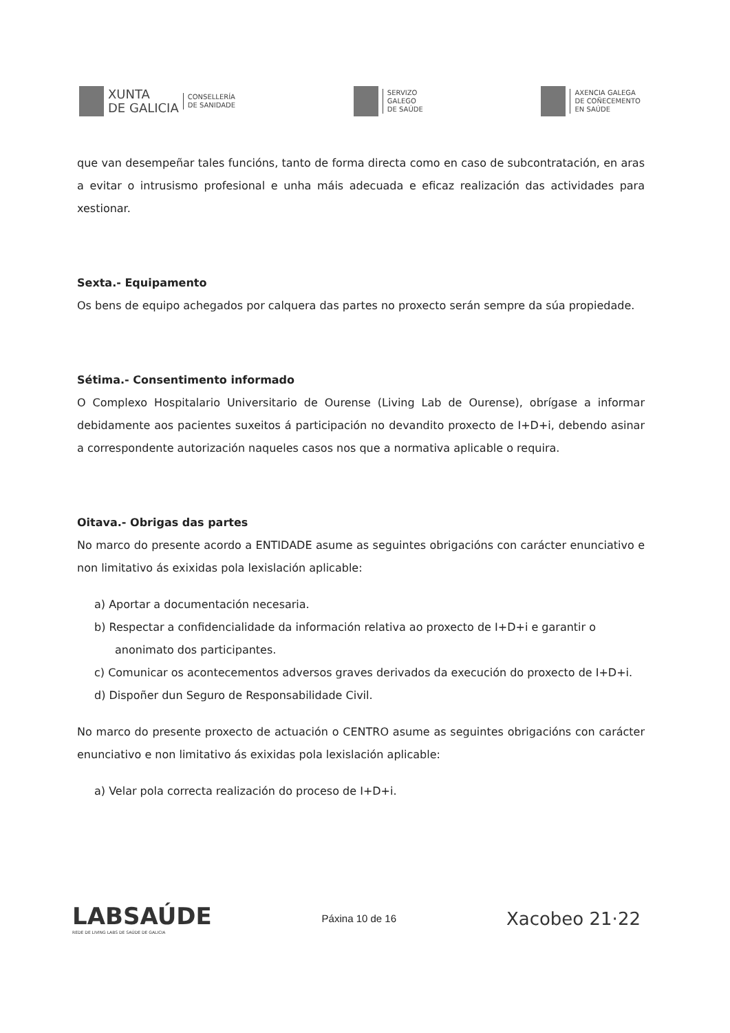XUNTA
DE GALICIA
CONSELLERÍA
DE SANIDADE
SERVIZO
GALEGO
DE SAÚDE
AXENCIA GALEGA
DE COÑECEMENTO
EN SAÚDE
que van desempeñar tales funcións, tanto de forma directa como en caso de subcontratación, en aras a evitar o intrusismo profesional e unha máis adecuada e eficaz realización das actividades para xestionar.
Sexta.- Equipamento
Os bens de equipo achegados por calquera das partes no proxecto serán sempre da súa propiedade.
Sétima.- Consentimento informado
O Complexo Hospitalario Universitario de Ourense (Living Lab de Ourense), obrígase a informar debidamente aos pacientes suxeitos á participación no devandito proxecto de I+D+i, debendo asinar a correspondente autorización naqueles casos nos que a normativa aplicable o requira.
Oitava.- Obrigas das partes
No marco do presente acordo a ENTIDADE asume as seguintes obrigacións con carácter enunciativo e non limitativo ás exixidas pola lexislación aplicable:
a) Aportar a documentación necesaria.
b) Respectar a confidencialidade da información relativa ao proxecto de I+D+i e garantir o anonimato dos participantes.
c) Comunicar os acontecementos adversos graves derivados da execución do proxecto de I+D+i.
d) Dispoñer dun Seguro de Responsabilidade Civil.
No marco do presente proxecto de actuación o CENTRO asume as seguintes obrigacións con carácter enunciativo e non limitativo ás exixidas pola lexislación aplicable:
a) Velar pola correcta realización do proceso de I+D+i.
LABSAÚDE
REDE DE LIVING LABS DE SAÚDE DE GALICIA
Páxina 10 de 16
Xacobeo 21·22